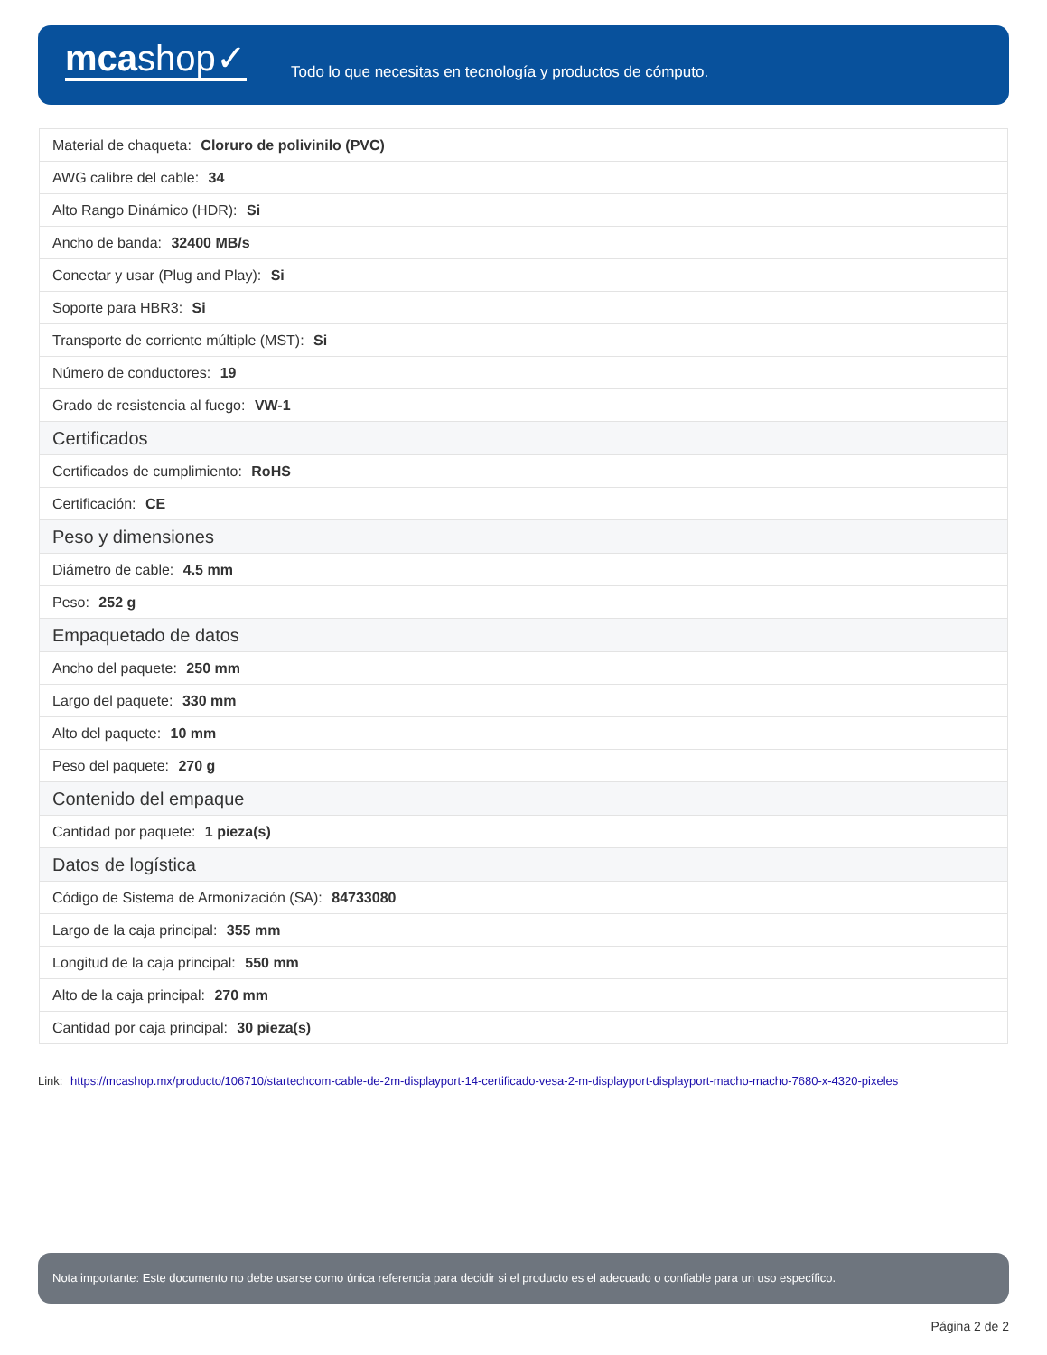mcashop✓
Todo lo que necesitas en tecnología y productos de cómputo.
| Material de chaqueta: Cloruro de polivinilo (PVC) |
| AWG calibre del cable: 34 |
| Alto Rango Dinámico (HDR): Si |
| Ancho de banda: 32400 MB/s |
| Conectar y usar (Plug and Play): Si |
| Soporte para HBR3: Si |
| Transporte de corriente múltiple (MST): Si |
| Número de conductores: 19 |
| Grado de resistencia al fuego: VW-1 |
| Certificados |
| Certificados de cumplimiento: RoHS |
| Certificación: CE |
| Peso y dimensiones |
| Diámetro de cable: 4.5 mm |
| Peso: 252 g |
| Empaquetado de datos |
| Ancho del paquete: 250 mm |
| Largo del paquete: 330 mm |
| Alto del paquete: 10 mm |
| Peso del paquete: 270 g |
| Contenido del empaque |
| Cantidad por paquete: 1 pieza(s) |
| Datos de logística |
| Código de Sistema de Armonización (SA): 84733080 |
| Largo de la caja principal: 355 mm |
| Longitud de la caja principal: 550 mm |
| Alto de la caja principal: 270 mm |
| Cantidad por caja principal: 30 pieza(s) |
Link: https://mcashop.mx/producto/106710/startechcom-cable-de-2m-displayport-14-certificado-vesa-2-m-displayport-displayport-macho-macho-7680-x-4320-pixeles
Nota importante: Este documento no debe usarse como única referencia para decidir si el producto es el adecuado o confiable para un uso específico.
Página 2 de 2